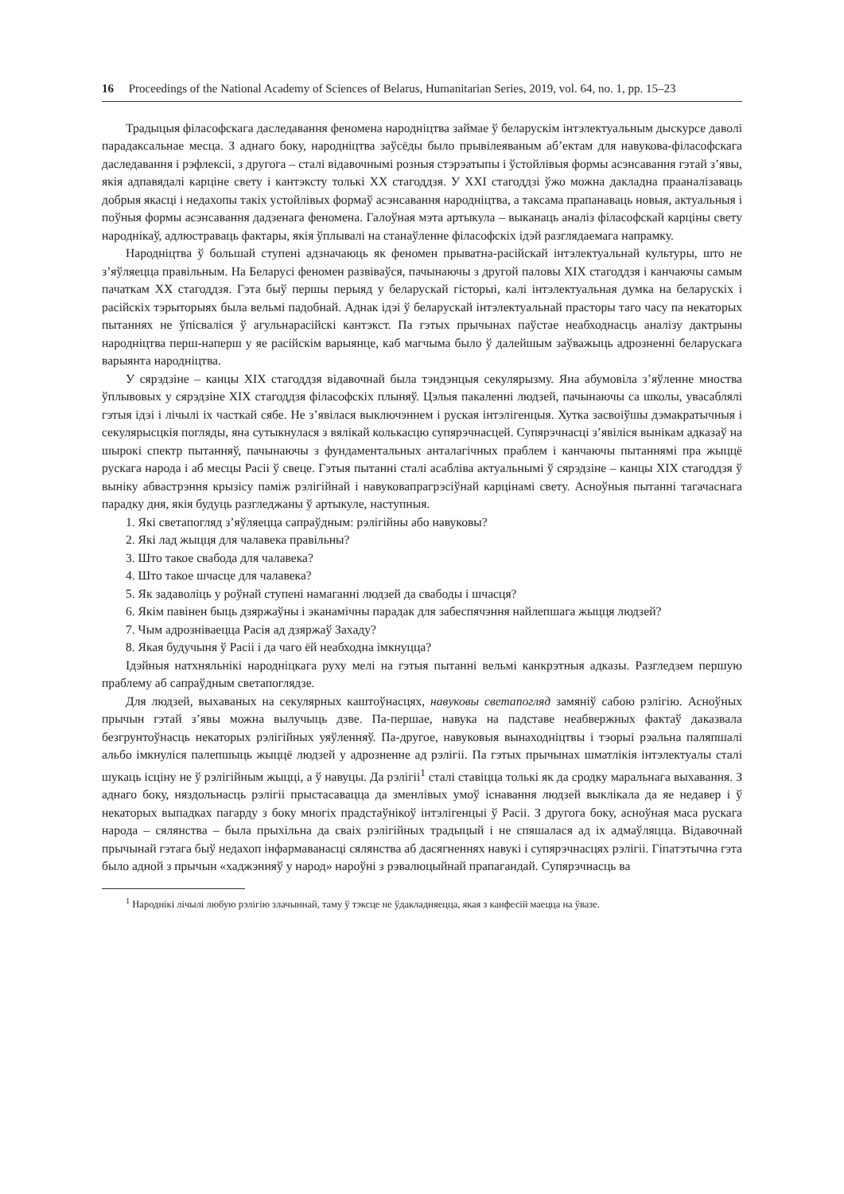16 Proceedings of the National Academy of Sciences of Belarus, Humanitarian Series, 2019, vol. 64, no. 1, pp. 15–23
Традыцыя філасофскага даследавання феномена народніцтва займае ў беларускім інтэлектуальным дыскурсе даволі парадаксальнае месца. З аднаго боку, народніцтва заўсёды было прывілеяваным аб’ектам для навукова-філасофскага даследавання і рэфлексіі, з другога – сталі відавочнымі розныя стэрэатыпы і ўстойлівыя формы асэнсавання гэтай з’явы, якія адпавядалі карціне свету і кантэксту толькі XX стагоддзя. У XXI стагоддзі ўжо можна дакладна прааналізаваць добрыя якасці і недахопы такіх устойлівых формаў асэнсавання народніцтва, а таксама прапанаваць новыя, актуальныя і поўныя формы асэнсавання дадзенага феномена. Галоўная мэта артыкула – выканаць аналіз філасофскай карціны свету народнікаў, адлюстраваць фактары, якія ўплывалі на станаўленне філасофскіх ідэй разглядаемага напрамку.
Народніцтва ў большай ступені адзначаюць як феномен прыватна-расійскай інтэлектуальнай культуры, што не з’яўляецца правільным. На Беларусі феномен развіваўся, пачынаючы з другой паловы XIX стагоддзя і канчаючы самым пачаткам XX стагоддзя. Гэта быў першы перыяд у беларускай гісторыі, калі інтэлектуальная думка на беларускіх і расійскіх тэрыторыях была вельмі падобнай. Аднак ідэі ў беларускай інтэлектуальнай прасторы таго часу па некаторых пытаннях не ўпісваліся ў агульнарасійскі кантэкст. Па гэтых прычынах паўстае неабходнасць аналізу дактрыны народніцтва перш-наперш у яе расійскім варыянце, каб магчыма было ў далейшым заўважыць адрозненні беларускага варыянта народніцтва.
У сярэдзіне – канцы XIX стагоддзя відавочнай была тэндэнцыя секулярызму. Яна абумовіла з’яўленне мноства ўплывовых у сярэдзіне XIX стагоддзя філасофскіх плыняў. Цэлыя пакаленні людзей, пачынаючы са школы, увасаблялі гэтыя ідэі і лічылі іх часткай сябе. Не з’явілася выключэннем і руская інтэлігенцыя. Хутка засвоіўшы дэмакратычныя і секулярысцкія погляды, яна сутыкнулася з вялікай колькасцю супярэчнасцей. Супярэчнасці з’явіліся вынікам адказаў на шырокі спектр пытанняў, пачынаючы з фундаментальных анталагічных праблем і канчаючы пытаннямі пра жыццё рускага народа і аб месцы Расіі ў свеце. Гэтыя пытанні сталі асабліва актуальнымі ў сярэдзіне – канцы XIX стагоддзя ў выніку абвастрэння крызісу паміж рэлігійнай і навуковапрагрэсіўнай карцінамі свету. Асноўныя пытанні тагачаснага парадку дня, якія будуць разгледжаны ў артыкуле, наступныя.
1. Які светапогляд з’яўляецца сапраўдным: рэлігійны або навуковы?
2. Які лад жыцця для чалавека правільны?
3. Што такое свабода для чалавека?
4. Што такое шчасце для чалавека?
5. Як задаволіць у роўнай ступені намаганні людзей да свабоды і шчасця?
6. Якім павінен быць дзяржаўны і эканамічны парадак для забеспячэння найлепшага жыцця людзей?
7. Чым адрозніваецца Расія ад дзяржаў Захаду?
8. Якая будучыня ў Расіі і да чаго ёй неабходна імкнуцца?
Ідэйныя натхняльнікі народніцкага руху мелі на гэтыя пытанні вельмі канкрэтныя адказы. Разгледзем першую праблему аб сапраўдным светапоглядзе.
Для людзей, выхаваных на секулярных каштоўнасцях, навуковы светапогляд замяніў сабою рэлігію. Асноўных прычын гэтай з’явы можна вылучыць дзве. Па-першае, навука на падставе неабвержных фактаў даказвала безгрунтоўнасць некаторых рэлігійных уяўленняў. Па-другое, навуковыя вынаходніцтвы і тэорыі рэальна паляпшалі альбо імкнуліся палепшыць жыццё людзей у адрозненне ад рэлігіі. Па гэтых прычынах шматлікія інтэлектуалы сталі шукаць ісціну не ў рэлігійным жыцці, а ў навуцы. Да рэлігіі<sup>1</sup> сталі ставіцца толькі як да сродку маральнага выхавання. З аднаго боку, няздольнасць рэлігіі прыстасавацца да зменлівых умоў існавання людзей выклікала да яе недавер і ў некаторых выпадках пагарду з боку многіх прадстаўнікоў інтэлігенцыі ў Расіі. З другога боку, асноўная маса рускага народа – сялянства – была прыхільна да сваіх рэлігійных традыцый і не спяшалася ад іх адмаўляцца. Відавочнай прычынай гэтага быў недахоп інфармаванасці сялянства аб дасягненнях навукі і супярэчнасцях рэлігіі. Гіпатэтычна гэта было адной з прычын «хаджэнняў у народ» нароўні з рэвалюцыйнай прапагандай. Супярэчнасць ва
<sup>1</sup> Народнікі лічылі любую рэлігію злачыннай, таму ў тэксце не ўдакладняецца, якая з канфесій маецца на ўвазе.